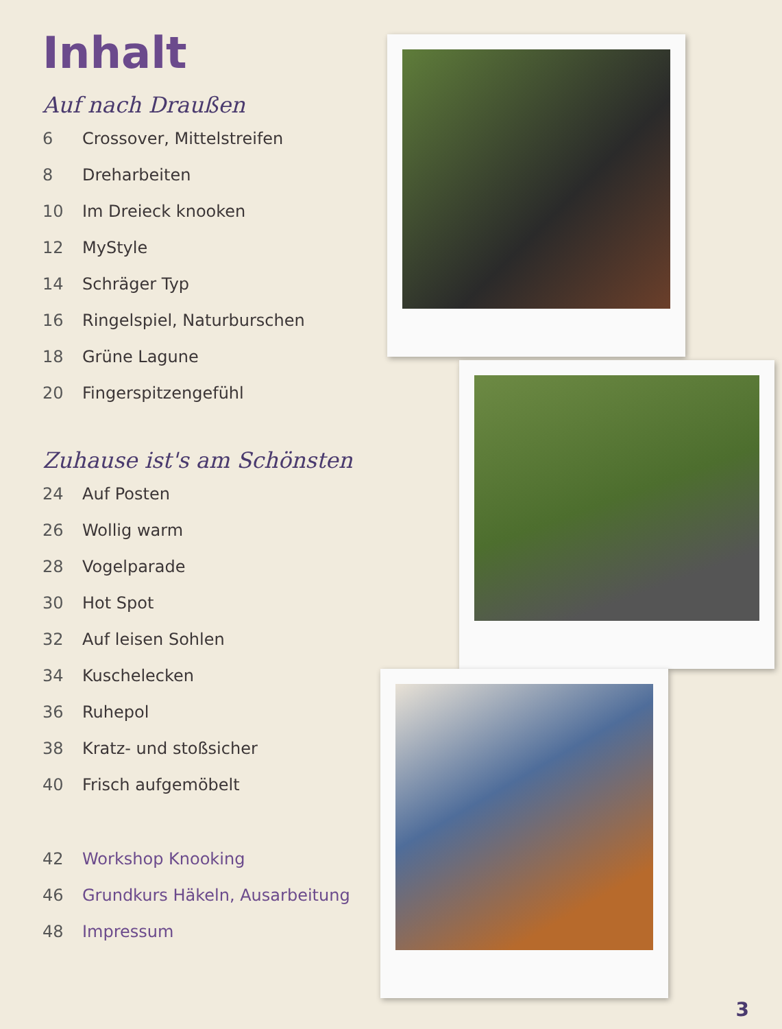Inhalt
Auf nach Draußen
6 Crossover, Mittelstreifen
8 Dreharbeiten
10 Im Dreieck knooken
12 MyStyle
14 Schräger Typ
16 Ringelspiel, Naturburschen
18 Grüne Lagune
20 Fingerspitzengefühl
Zuhause ist's am Schönsten
24 Auf Posten
26 Wollig warm
28 Vogelparade
30 Hot Spot
32 Auf leisen Sohlen
34 Kuschelecken
36 Ruhepol
38 Kratz- und stoßsicher
40 Frisch aufgemöbelt
42 Workshop Knooking
46 Grundkurs Häkeln, Ausarbeitung
48 Impressum
3